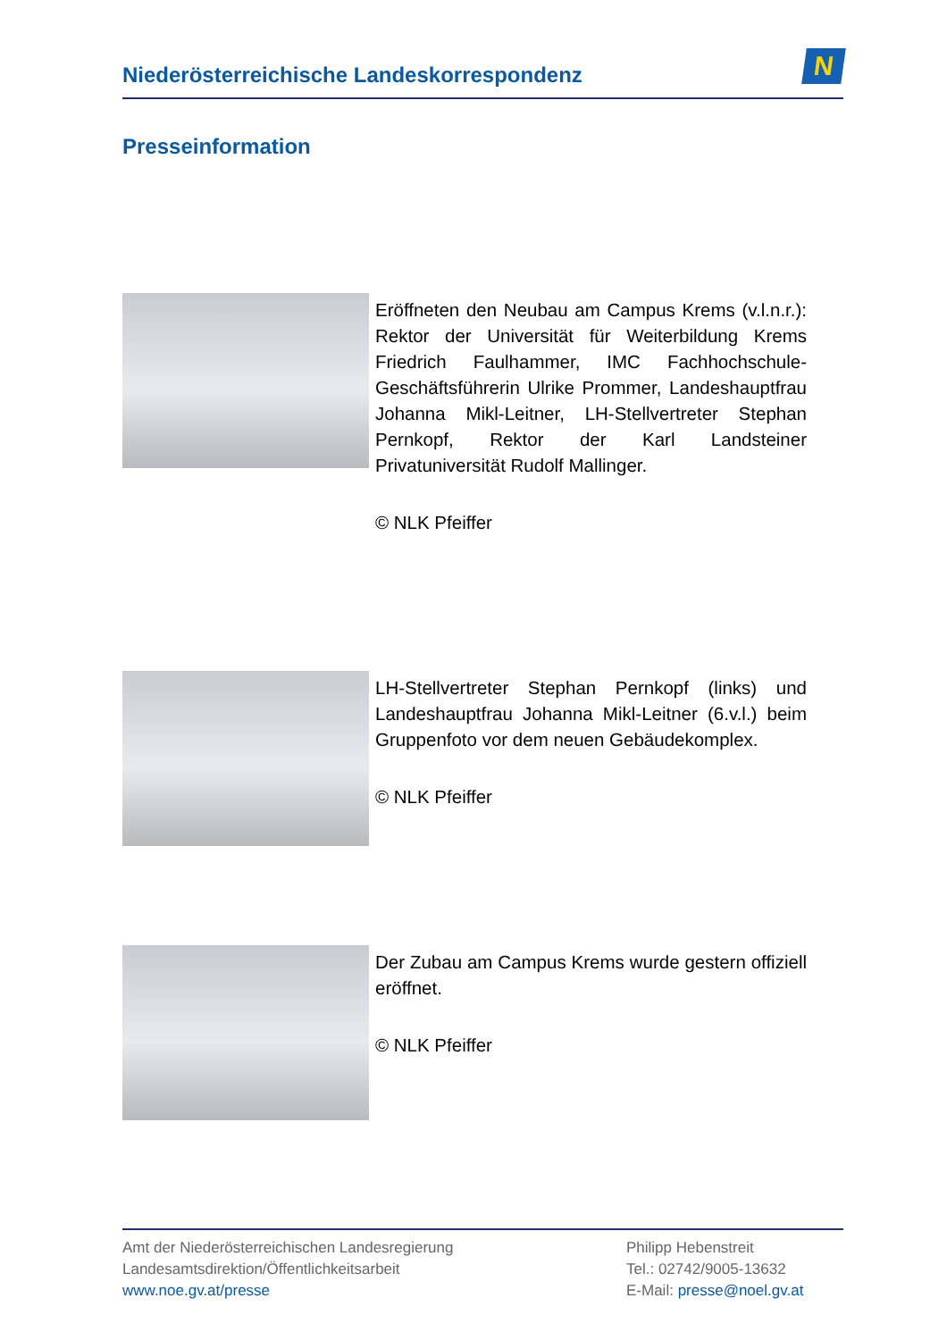Niederösterreichische Landeskorrespondenz
N
Presseinformation
Eröffneten den Neubau am Campus Krems (v.l.n.r.): Rektor der Universität für Weiterbildung Krems Friedrich Faulhammer, IMC Fachhochschule-Geschäftsführerin Ulrike Prommer, Landeshauptfrau Johanna Mikl-Leitner, LH-Stellvertreter Stephan Pernkopf, Rektor der Karl Landsteiner Privatuniversität Rudolf Mallinger.
© NLK Pfeiffer
LH-Stellvertreter Stephan Pernkopf (links) und Landeshauptfrau Johanna Mikl-Leitner (6.v.l.) beim Gruppenfoto vor dem neuen Gebäudekomplex.
© NLK Pfeiffer
Der Zubau am Campus Krems wurde gestern offiziell eröffnet.
© NLK Pfeiffer
Amt der Niederösterreichischen Landesregierung
Landesamtsdirektion/Öffentlichkeitsarbeit
www.noe.gv.at/presse
Philipp Hebenstreit
Tel.: 02742/9005-13632
E-Mail: presse@noel.gv.at